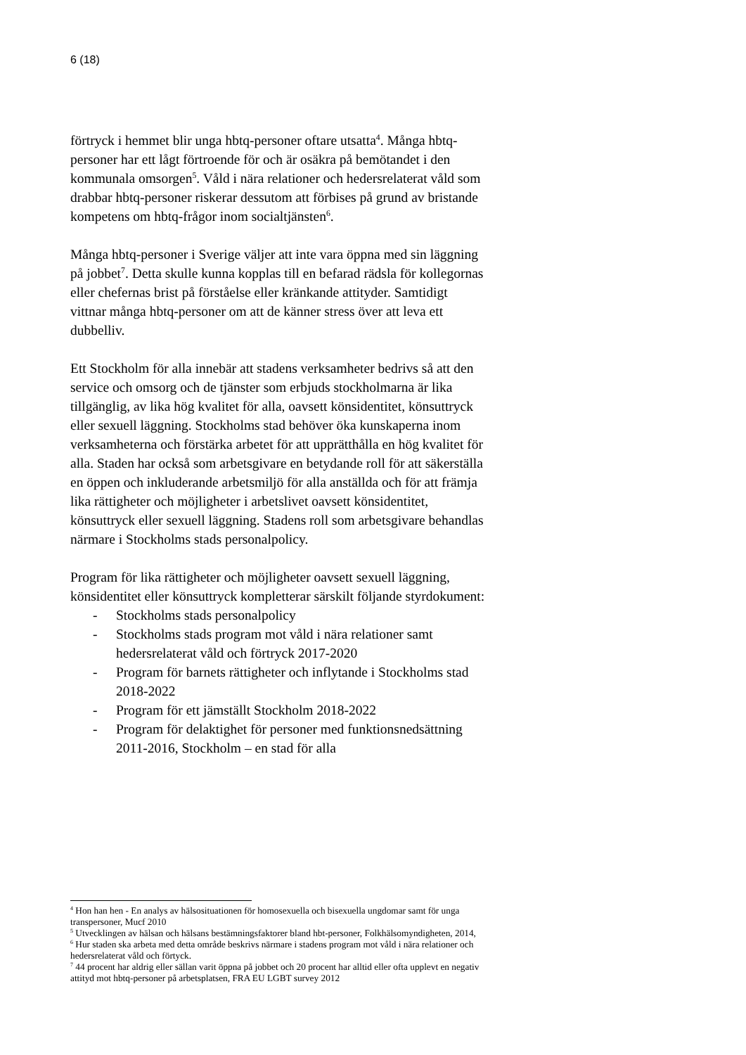6 (18)
förtryck i hemmet blir unga hbtq-personer oftare utsatta<sup>4</sup>. Många hbtq-personer har ett lågt förtroende för och är osäkra på bemötandet i den kommunala omsorgen<sup>5</sup>. Våld i nära relationer och hedersrelaterat våld som drabbar hbtq-personer riskerar dessutom att förbises på grund av bristande kompetens om hbtq-frågor inom socialtjänsten<sup>6</sup>.
Många hbtq-personer i Sverige väljer att inte vara öppna med sin läggning på jobbet<sup>7</sup>. Detta skulle kunna kopplas till en befarad rädsla för kollegornas eller chefernas brist på förståelse eller kränkande attityder. Samtidigt vittnar många hbtq-personer om att de känner stress över att leva ett dubbelliv.
Ett Stockholm för alla innebär att stadens verksamheter bedrivs så att den service och omsorg och de tjänster som erbjuds stockholmarna är lika tillgänglig, av lika hög kvalitet för alla, oavsett könsidentitet, könsuttryck eller sexuell läggning. Stockholms stad behöver öka kunskaperna inom verksamheterna och förstärka arbetet för att upprätthålla en hög kvalitet för alla. Staden har också som arbetsgivare en betydande roll för att säkerställa en öppen och inkluderande arbetsmiljö för alla anställda och för att främja lika rättigheter och möjligheter i arbetslivet oavsett könsidentitet, könsuttryck eller sexuell läggning. Stadens roll som arbetsgivare behandlas närmare i Stockholms stads personalpolicy.
Program för lika rättigheter och möjligheter oavsett sexuell läggning, könsidentitet eller könsuttryck kompletterar särskilt följande styrdokument:
- Stockholms stads personalpolicy
- Stockholms stads program mot våld i nära relationer samt hedersrelaterat våld och förtryck 2017-2020
- Program för barnets rättigheter och inflytande i Stockholms stad 2018-2022
- Program för ett jämställt Stockholm 2018-2022
- Program för delaktighet för personer med funktionsnedsättning 2011-2016, Stockholm – en stad för alla
<sup>4</sup> Hon han hen - En analys av hälsosituationen för homosexuella och bisexuella ungdomar samt för unga transpersoner, Mucf 2010
<sup>5</sup> Utvecklingen av hälsan och hälsans bestämningsfaktorer bland hbt-personer, Folkhälsomyndigheten, 2014,
<sup>6</sup> Hur staden ska arbeta med detta område beskrivs närmare i stadens program mot våld i nära relationer och hedersrelaterat våld och förtyck.
<sup>7</sup> 44 procent har aldrig eller sällan varit öppna på jobbet och 20 procent har alltid eller ofta upplevt en negativ attityd mot hbtq-personer på arbetsplatsen, FRA EU LGBT survey 2012